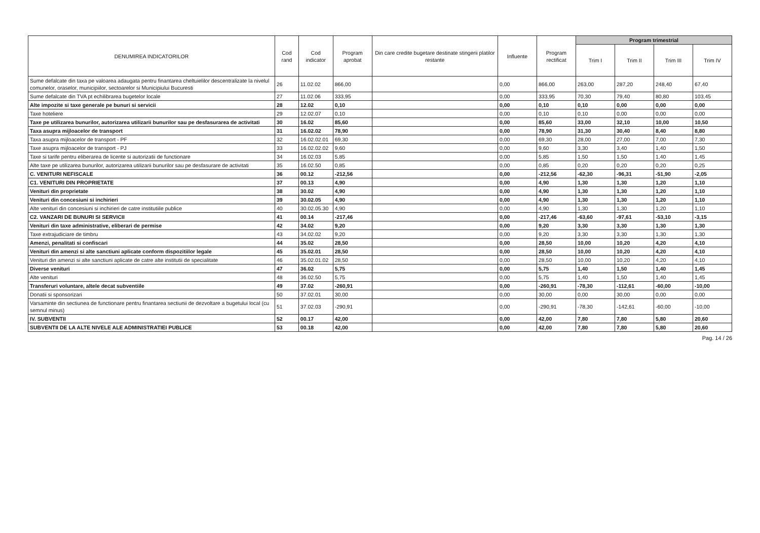| DENUMIREA INDICATORILOR | Cod rand | Cod indicator | Program aprobat | Din care credite bugetare destinate stingerii platilor restante | Influente | Program rectificat | Program trimestrial | | | |
| --- | --- | --- | --- | --- | --- | --- | --- | --- | --- | --- |
| | | | | | | | Trim I | Trim II | Trim III | Trim IV |
| Sume defalcate din taxa pe valoarea adaugata pentru finantarea cheltuielilor descentralizate la nivelul comunelor, oraselor, municipiilor, sectoarelor si Municipiului Bucuresti | 26 | 11.02.02 | 866,00 | | 0,00 | 866,00 | 263,00 | 287,20 | 248,40 | 67,40 |
| Sume defalcate din TVA pt echilibrarea bugetelor locale | 27 | 11.02.06 | 333,95 | | 0,00 | 333,95 | 70,30 | 79,40 | 80,80 | 103,45 |
| Alte impozite si taxe generale pe bunuri si servicii | 28 | 12.02 | 0,10 | | 0,00 | 0,10 | 0,10 | 0,00 | 0,00 | 0,00 |
| Taxe hoteliere | 29 | 12.02.07 | 0,10 | | 0,00 | 0,10 | 0,10 | 0,00 | 0,00 | 0,00 |
| Taxe pe utilizarea bunurilor, autorizarea utilizarii bunurilor sau pe desfasurarea de activitati | 30 | 16.02 | 85,60 | | 0,00 | 85,60 | 33,00 | 32,10 | 10,00 | 10,50 |
| Taxa asupra mijloacelor de transport | 31 | 16.02.02 | 78,90 | | 0,00 | 78,90 | 31,30 | 30,40 | 8,40 | 8,80 |
| Taxa asupra mijloacelor de transport - PF | 32 | 16.02.02.01 | 69,30 | | 0,00 | 69,30 | 28,00 | 27,00 | 7,00 | 7,30 |
| Taxe asupra mijloacelor de transport - PJ | 33 | 16.02.02.02 | 9,60 | | 0,00 | 9,60 | 3,30 | 3,40 | 1,40 | 1,50 |
| Taxe si tarife pentru eliberarea de licente si autorizatii de functionare | 34 | 16.02.03 | 5,85 | | 0,00 | 5,85 | 1,50 | 1,50 | 1,40 | 1,45 |
| Alte taxe pe utilizarea bunurilor, autorizarea utilizarii bunurilor sau pe desfasurare de activitati | 35 | 16.02.50 | 0,85 | | 0,00 | 0,85 | 0,20 | 0,20 | 0,20 | 0,25 |
| C. VENITURI NEFISCALE | 36 | 00.12 | -212,56 | | 0,00 | -212,56 | -62,30 | -96,31 | -51,90 | -2,05 |
| C1. VENITURI DIN PROPRIETATE | 37 | 00.13 | 4,90 | | 0,00 | 4,90 | 1,30 | 1,30 | 1,20 | 1,10 |
| Venituri din proprietate | 38 | 30.02 | 4,90 | | 0,00 | 4,90 | 1,30 | 1,30 | 1,20 | 1,10 |
| Venituri din concesiuni si inchirieri | 39 | 30.02.05 | 4,90 | | 0,00 | 4,90 | 1,30 | 1,30 | 1,20 | 1,10 |
| Alte venituri din concesiuni si inchirieri de catre institutiile publice | 40 | 30.02.05.30 | 4,90 | | 0,00 | 4,90 | 1,30 | 1,30 | 1,20 | 1,10 |
| C2. VANZARI DE BUNURI SI SERVICII | 41 | 00.14 | -217,46 | | 0,00 | -217,46 | -63,60 | -97,61 | -53,10 | -3,15 |
| Venituri din taxe administrative, eliberari de permise | 42 | 34.02 | 9,20 | | 0,00 | 9,20 | 3,30 | 3,30 | 1,30 | 1,30 |
| Taxe extrajudiciare de timbru | 43 | 34.02.02 | 9,20 | | 0,00 | 9,20 | 3,30 | 3,30 | 1,30 | 1,30 |
| Amenzi, penalitati si confiscari | 44 | 35.02 | 28,50 | | 0,00 | 28,50 | 10,00 | 10,20 | 4,20 | 4,10 |
| Venituri din amenzi si alte sanctiuni aplicate conform dispozitiilor legale | 45 | 35.02.01 | 28,50 | | 0,00 | 28,50 | 10,00 | 10,20 | 4,20 | 4,10 |
| Venituri din amenzi si alte sanctiuni aplicate de catre alte institutii de specialitate | 46 | 35.02.01.02 | 28,50 | | 0,00 | 28,50 | 10,00 | 10,20 | 4,20 | 4,10 |
| Diverse venituri | 47 | 36.02 | 5,75 | | 0,00 | 5,75 | 1,40 | 1,50 | 1,40 | 1,45 |
| Alte venituri | 48 | 36.02.50 | 5,75 | | 0,00 | 5,75 | 1,40 | 1,50 | 1,40 | 1,45 |
| Transferuri voluntare, altele decat subventiile | 49 | 37.02 | -260,91 | | 0,00 | -260,91 | -78,30 | -112,61 | -60,00 | -10,00 |
| Donatii si sponsorizari | 50 | 37.02.01 | 30,00 | | 0,00 | 30,00 | 0,00 | 30,00 | 0,00 | 0,00 |
| Varsaminte din sectiunea de functionare pentru finantarea sectiunii de dezvoltare a bugetului local (cu semnul minus) | 51 | 37.02.03 | -290,91 | | 0,00 | -290,91 | -78,30 | -142,61 | -60,00 | -10,00 |
| IV. SUBVENTII | 52 | 00.17 | 42,00 | | 0,00 | 42,00 | 7,80 | 7,80 | 5,80 | 20,60 |
| SUBVENTII DE LA ALTE NIVELE ALE ADMINISTRATIEI PUBLICE | 53 | 00.18 | 42,00 | | 0,00 | 42,00 | 7,80 | 7,80 | 5,80 | 20,60 |
Pag. 14 / 26